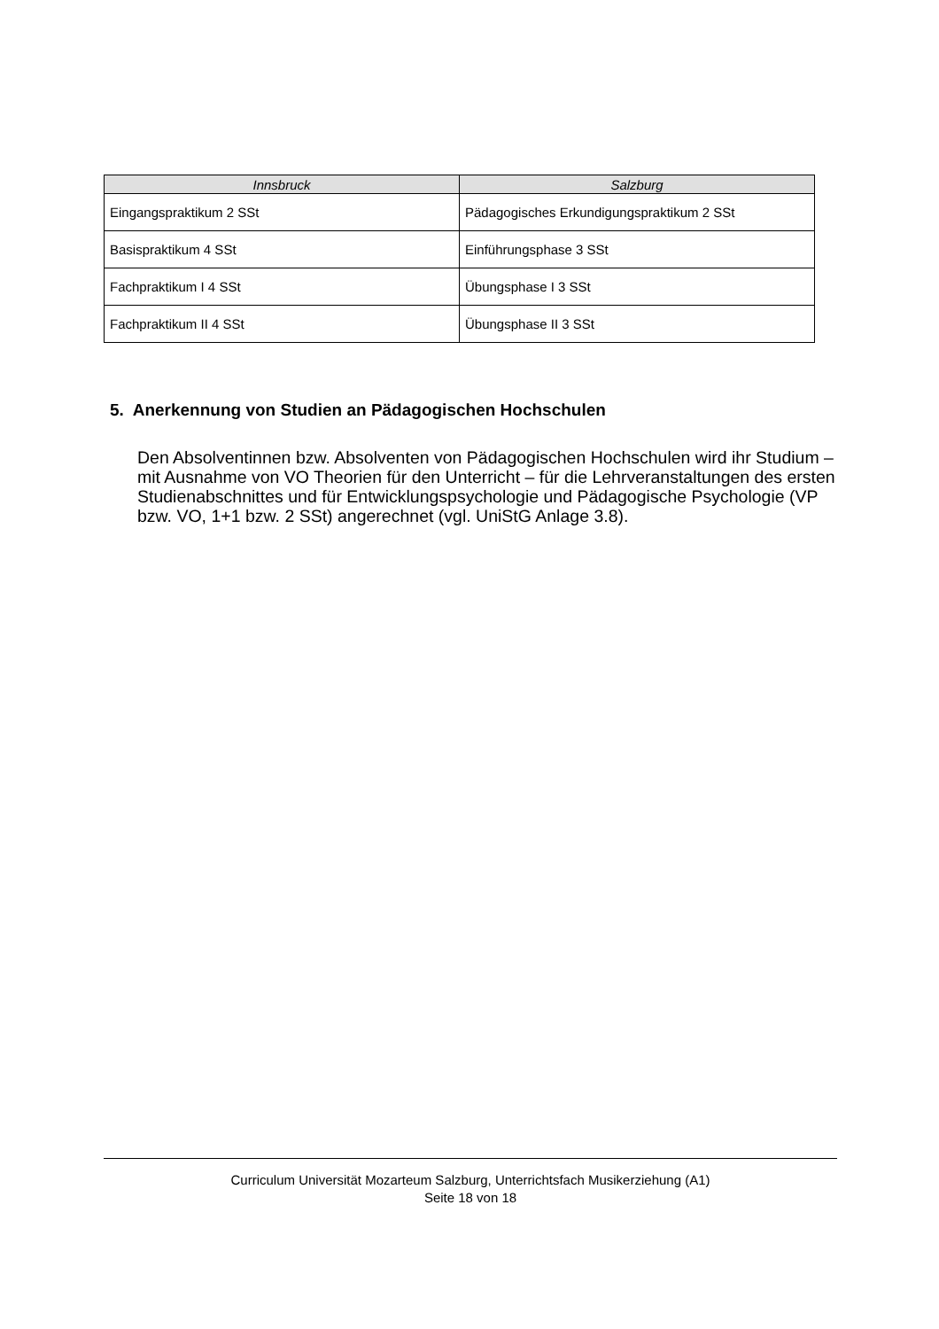| Innsbruck | Salzburg |
| --- | --- |
| Eingangspraktikum 2 SSt | Pädagogisches Erkundigungspraktikum 2 SSt |
| Basispraktikum 4 SSt | Einführungsphase 3 SSt |
| Fachpraktikum I 4 SSt | Übungsphase I 3 SSt |
| Fachpraktikum II 4 SSt | Übungsphase II 3 SSt |
5. Anerkennung von Studien an Pädagogischen Hochschulen
Den Absolventinnen bzw. Absolventen von Pädagogischen Hochschulen wird ihr Studium – mit Ausnahme von VO Theorien für den Unterricht – für die Lehrveranstaltungen des ersten Studienabschnittes und für Entwicklungspsychologie und Pädagogische Psychologie (VP bzw. VO, 1+1 bzw. 2 SSt) angerechnet (vgl. UniStG Anlage 3.8).
Curriculum Universität Mozarteum Salzburg, Unterrichtsfach Musikerziehung (A1)
Seite 18 von 18